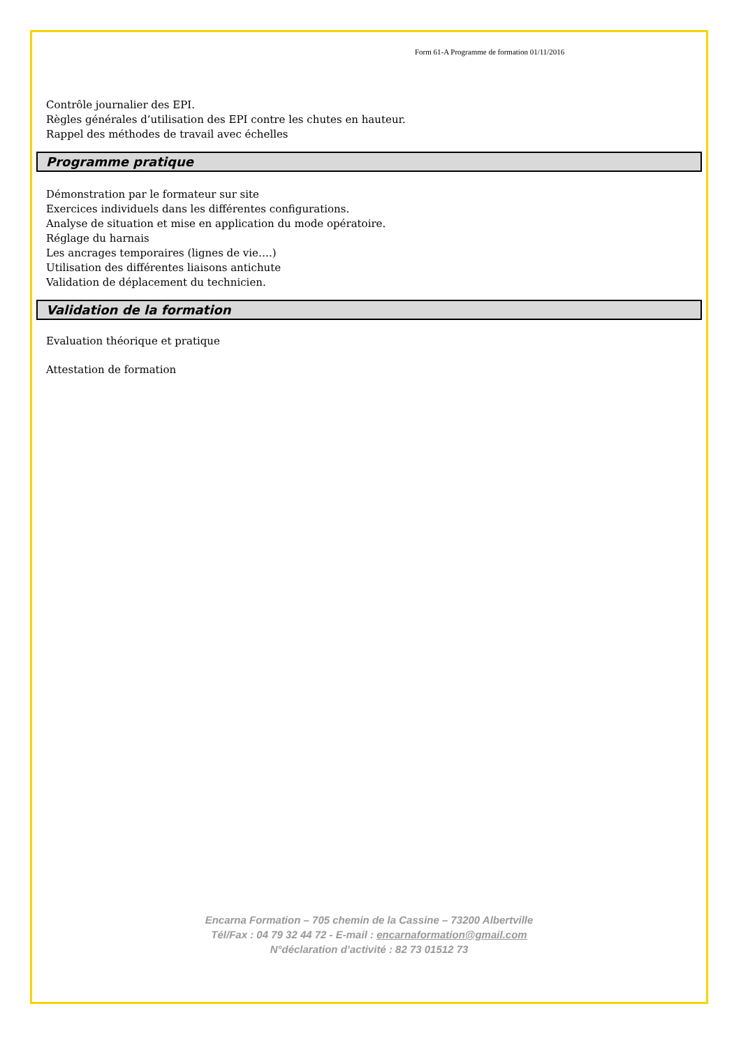Form 61-A Programme de formation 01/11/2016
Contrôle journalier des EPI.
Règles générales d’utilisation des EPI contre les chutes en hauteur.
Rappel des méthodes de travail avec échelles
Programme pratique
Démonstration par le formateur sur site
Exercices individuels dans les différentes configurations.
Analyse de situation et mise en application du mode opératoire.
Réglage du harnais
Les ancrages temporaires (lignes de vie….)
Utilisation des différentes liaisons antichute
Validation de déplacement du technicien.
Validation de la formation
Evaluation théorique et pratique
Attestation de formation
Encarna Formation – 705 chemin de la Cassine – 73200 Albertville
Tél/Fax : 04 79 32 44 72 - E-mail : encarnaformation@gmail.com
N°déclaration d’activité : 82 73 01512 73